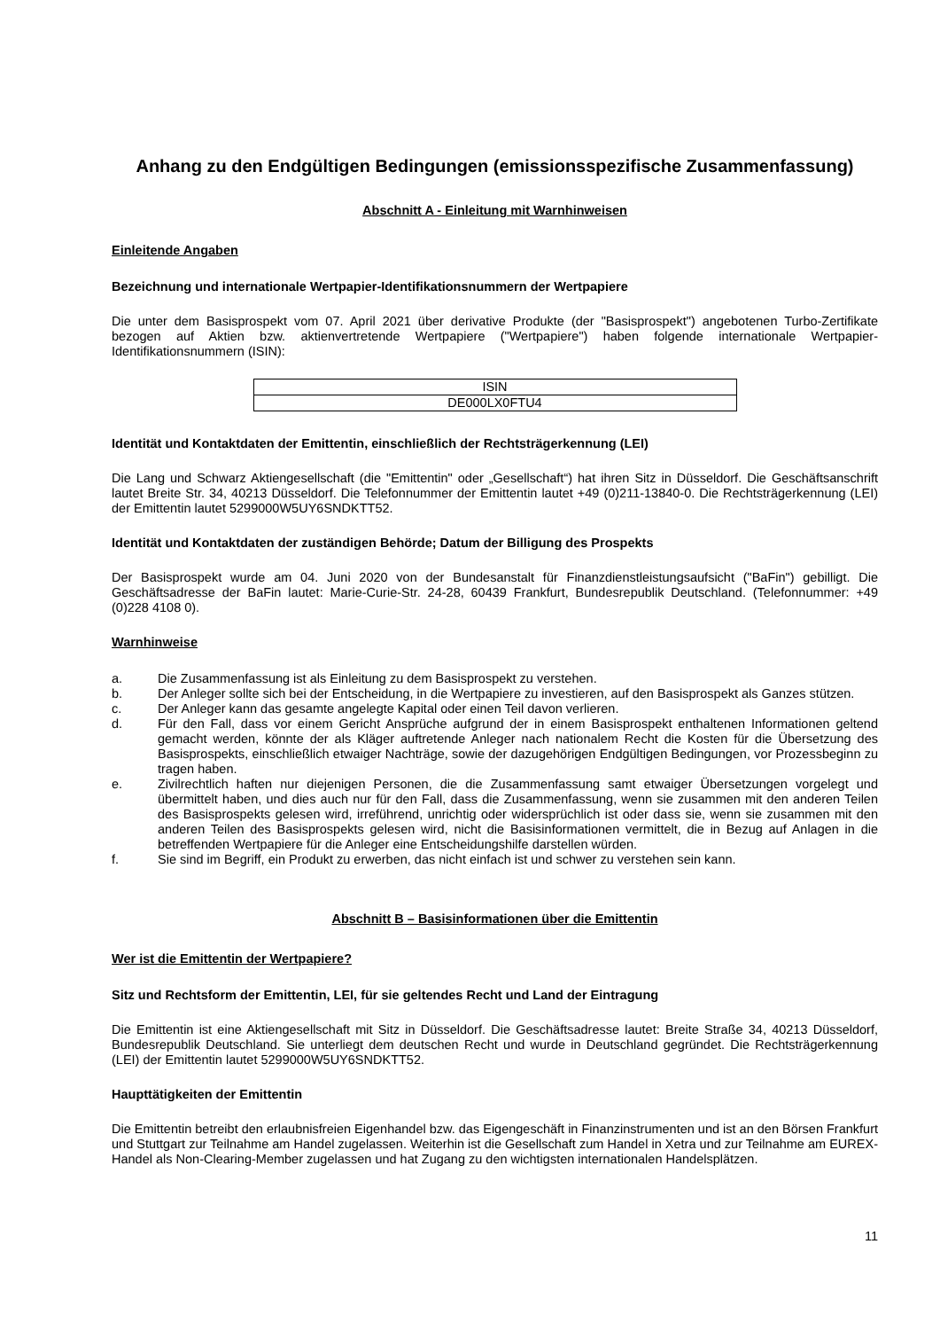Anhang zu den Endgültigen Bedingungen (emissionsspezifische Zusammenfassung)
Abschnitt A - Einleitung mit Warnhinweisen
Einleitende Angaben
Bezeichnung und internationale Wertpapier-Identifikationsnummern der Wertpapiere
Die unter dem Basisprospekt vom 07. April 2021 über derivative Produkte (der "Basisprospekt") angebotenen Turbo-Zertifikate bezogen auf Aktien bzw. aktienvertretende Wertpapiere ("Wertpapiere") haben folgende internationale Wertpapier-Identifikationsnummern (ISIN):
| ISIN |
| DE000LX0FTU4 |
Identität und Kontaktdaten der Emittentin, einschließlich der Rechtsträgerkennung (LEI)
Die Lang und Schwarz Aktiengesellschaft (die "Emittentin" oder „Gesellschaft“) hat ihren Sitz in Düsseldorf. Die Geschäftsanschrift lautet Breite Str. 34, 40213 Düsseldorf. Die Telefonnummer der Emittentin lautet +49 (0)211-13840-0. Die Rechtsträgerkennung (LEI) der Emittentin lautet 5299000W5UY6SNDKTT52.
Identität und Kontaktdaten der zuständigen Behörde; Datum der Billigung des Prospekts
Der Basisprospekt wurde am 04. Juni 2020 von der Bundesanstalt für Finanzdienstleistungsaufsicht ("BaFin") gebilligt. Die Geschäftsadresse der BaFin lautet: Marie-Curie-Str. 24-28, 60439 Frankfurt, Bundesrepublik Deutschland. (Telefonnummer: +49 (0)228 4108 0).
Warnhinweise
a. Die Zusammenfassung ist als Einleitung zu dem Basisprospekt zu verstehen.
b. Der Anleger sollte sich bei der Entscheidung, in die Wertpapiere zu investieren, auf den Basisprospekt als Ganzes stützen.
c. Der Anleger kann das gesamte angelegte Kapital oder einen Teil davon verlieren.
d. Für den Fall, dass vor einem Gericht Ansprüche aufgrund der in einem Basisprospekt enthaltenen Informationen geltend gemacht werden, könnte der als Kläger auftretende Anleger nach nationalem Recht die Kosten für die Übersetzung des Basisprospekts, einschließlich etwaiger Nachträge, sowie der dazugehörigen Endgültigen Bedingungen, vor Prozessbeginn zu tragen haben.
e. Zivilrechtlich haften nur diejenigen Personen, die die Zusammenfassung samt etwaiger Übersetzungen vorgelegt und übermittelt haben, und dies auch nur für den Fall, dass die Zusammenfassung, wenn sie zusammen mit den anderen Teilen des Basisprospekts gelesen wird, irreführend, unrichtig oder widersprüchlich ist oder dass sie, wenn sie zusammen mit den anderen Teilen des Basisprospekts gelesen wird, nicht die Basisinformationen vermittelt, die in Bezug auf Anlagen in die betreffenden Wertpapiere für die Anleger eine Entscheidungshilfe darstellen würden.
f. Sie sind im Begriff, ein Produkt zu erwerben, das nicht einfach ist und schwer zu verstehen sein kann.
Abschnitt B – Basisinformationen über die Emittentin
Wer ist die Emittentin der Wertpapiere?
Sitz und Rechtsform der Emittentin, LEI, für sie geltendes Recht und Land der Eintragung
Die Emittentin ist eine Aktiengesellschaft mit Sitz in Düsseldorf. Die Geschäftsadresse lautet: Breite Straße 34, 40213 Düsseldorf, Bundesrepublik Deutschland. Sie unterliegt dem deutschen Recht und wurde in Deutschland gegründet. Die Rechtsträgerkennung (LEI) der Emittentin lautet 5299000W5UY6SNDKTT52.
Haupttätigkeiten der Emittentin
Die Emittentin betreibt den erlaubnisfreien Eigenhandel bzw. das Eigengeschäft in Finanzinstrumenten und ist an den Börsen Frankfurt und Stuttgart zur Teilnahme am Handel zugelassen. Weiterhin ist die Gesellschaft zum Handel in Xetra und zur Teilnahme am EUREX-Handel als Non-Clearing-Member zugelassen und hat Zugang zu den wichtigsten internationalen Handelsplätzen.
11